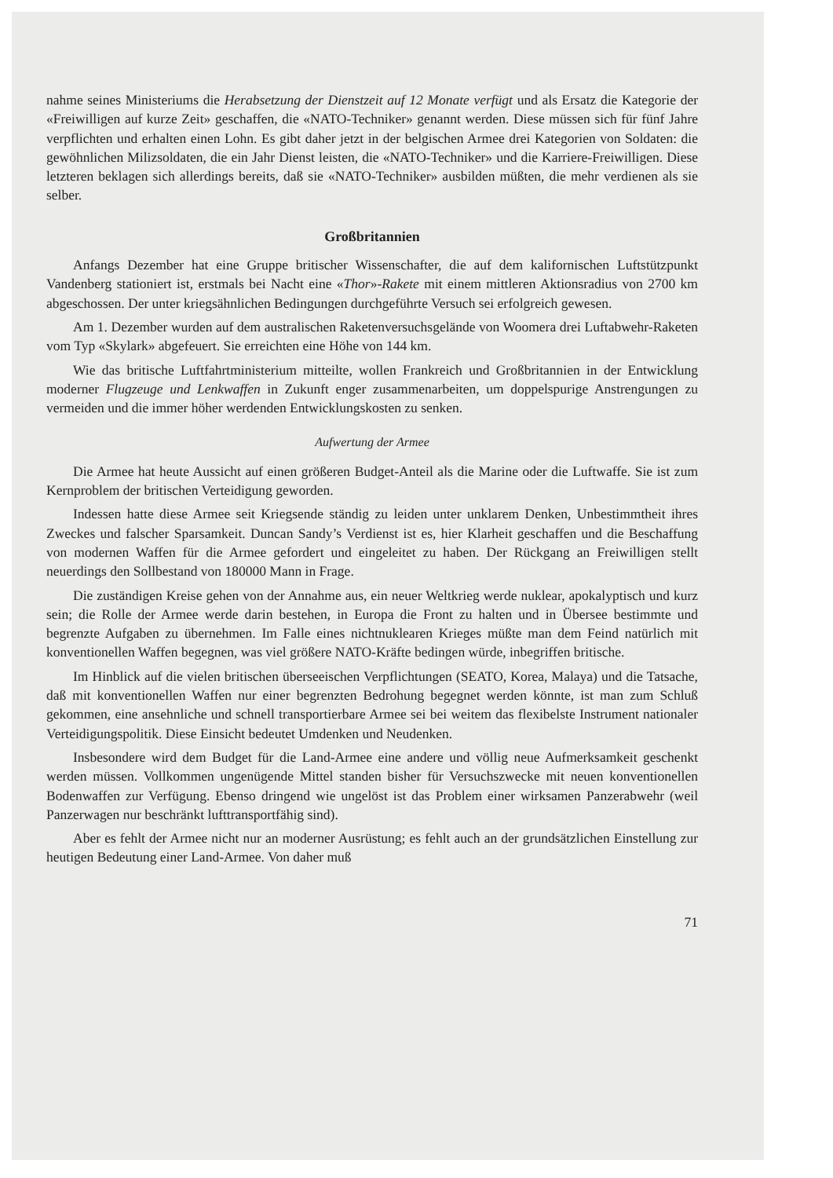nahme seines Ministeriums die Herabsetzung der Dienstzeit auf 12 Monate verfügt und als Ersatz die Kategorie der «Freiwilligen auf kurze Zeit» geschaffen, die «NATO-Techniker» genannt werden. Diese müssen sich für fünf Jahre verpflichten und erhalten einen Lohn. Es gibt daher jetzt in der belgischen Armee drei Kategorien von Soldaten: die gewöhnlichen Milizsoldaten, die ein Jahr Dienst leisten, die «NATO-Techniker» und die Karriere-Freiwilligen. Diese letzteren beklagen sich allerdings bereits, daß sie «NATO-Techniker» ausbilden müßten, die mehr verdienen als sie selber.
Großbritannien
Anfangs Dezember hat eine Gruppe britischer Wissenschafter, die auf dem kalifornischen Luftstützpunkt Vandenberg stationiert ist, erstmals bei Nacht eine «Thor»-Rakete mit einem mittleren Aktionsradius von 2700 km abgeschossen. Der unter kriegsähnlichen Bedingungen durchgeführte Versuch sei erfolgreich gewesen.
Am 1. Dezember wurden auf dem australischen Raketenversuchsgelände von Woomera drei Luftabwehr-Raketen vom Typ «Skylark» abgefeuert. Sie erreichten eine Höhe von 144 km.
Wie das britische Luftfahrtministerium mitteilte, wollen Frankreich und Großbritannien in der Entwicklung moderner Flugzeuge und Lenkwaffen in Zukunft enger zusammenarbeiten, um doppelspurige Anstrengungen zu vermeiden und die immer höher werdenden Entwicklungskosten zu senken.
Aufwertung der Armee
Die Armee hat heute Aussicht auf einen größeren Budget-Anteil als die Marine oder die Luftwaffe. Sie ist zum Kernproblem der britischen Verteidigung geworden.
Indessen hatte diese Armee seit Kriegsende ständig zu leiden unter unklarem Denken, Unbestimmtheit ihres Zweckes und falscher Sparsamkeit. Duncan Sandy’s Verdienst ist es, hier Klarheit geschaffen und die Beschaffung von modernen Waffen für die Armee gefordert und eingeleitet zu haben. Der Rückgang an Freiwilligen stellt neuerdings den Sollbestand von 180000 Mann in Frage.
Die zuständigen Kreise gehen von der Annahme aus, ein neuer Weltkrieg werde nuklear, apokalyptisch und kurz sein; die Rolle der Armee werde darin bestehen, in Europa die Front zu halten und in Übersee bestimmte und begrenzte Aufgaben zu übernehmen. Im Falle eines nichtnuklearen Krieges müßte man dem Feind natürlich mit konventionellen Waffen begegnen, was viel größere NATO-Kräfte bedingen würde, inbegriffen britische.
Im Hinblick auf die vielen britischen überseeischen Verpflichtungen (SEATO, Korea, Malaya) und die Tatsache, daß mit konventionellen Waffen nur einer begrenzten Bedrohung begegnet werden könnte, ist man zum Schluß gekommen, eine ansehnliche und schnell transportierbare Armee sei bei weitem das flexibelste Instrument nationaler Verteidigungspolitik. Diese Einsicht bedeutet Umdenken und Neudenken.
Insbesondere wird dem Budget für die Land-Armee eine andere und völlig neue Aufmerksamkeit geschenkt werden müssen. Vollkommen ungenügende Mittel standen bisher für Versuchszwecke mit neuen konventionellen Bodenwaffen zur Verfügung. Ebenso dringend wie ungelöst ist das Problem einer wirksamen Panzerabwehr (weil Panzerwagen nur beschränkt lufttransportfähig sind).
Aber es fehlt der Armee nicht nur an moderner Ausrüstung; es fehlt auch an der grundsätzlichen Einstellung zur heutigen Bedeutung einer Land-Armee. Von daher muß
71